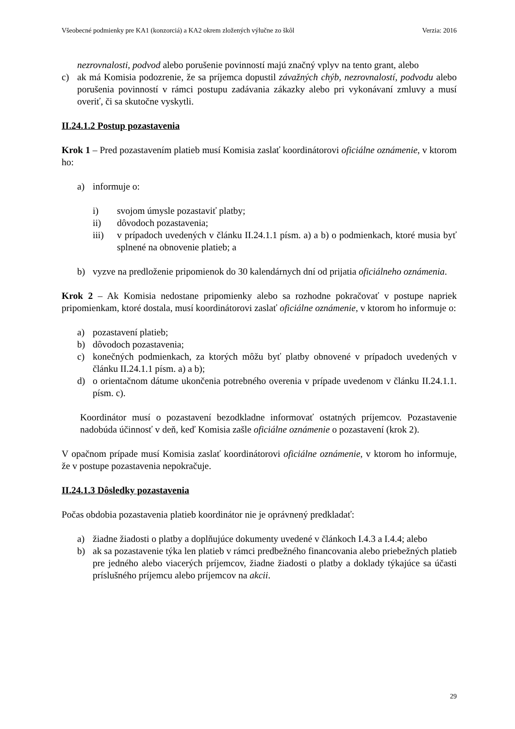Všeobecné podmienky pre KA1 (konzorciá) a KA2 okrem zložených výlučne zo škôl Verzia: 2016
nezrovnalosti, podvod alebo porušenie povinností majú značný vplyv na tento grant, alebo
c) ak má Komisia podozrenie, že sa príjemca dopustil závažných chýb, nezrovnalostí, podvodu alebo porušenia povinností v rámci postupu zadávania zákazky alebo pri vykonávaní zmluvy a musí overiť, či sa skutočne vyskytli.
II.24.1.2 Postup pozastavenia
Krok 1 – Pred pozastavením platieb musí Komisia zaslať koordinátorovi oficiálne oznámenie, v ktorom ho:
a) informuje o:
i) svojom úmysle pozastaviť platby;
ii) dôvodoch pozastavenia;
iii) v prípadoch uvedených v článku II.24.1.1 písm. a) a b) o podmienkach, ktoré musia byť splnené na obnovenie platieb; a
b) vyzve na predloženie pripomienok do 30 kalendárnych dní od prijatia oficiálneho oznámenia.
Krok 2 – Ak Komisia nedostane pripomienky alebo sa rozhodne pokračovať v postupe napriek pripomienkam, ktoré dostala, musí koordinátorovi zaslať oficiálne oznámenie, v ktorom ho informuje o:
a) pozastavení platieb;
b) dôvodoch pozastavenia;
c) konečných podmienkach, za ktorých môžu byť platby obnovené v prípadoch uvedených v článku II.24.1.1 písm. a) a b);
d) o orientačnom dátume ukončenia potrebného overenia v prípade uvedenom v článku II.24.1.1. písm. c).
Koordinátor musí o pozastavení bezodkladne informovať ostatných príjemcov. Pozastavenie nadobúda účinnosť v deň, keď Komisia zašle oficiálne oznámenie o pozastavení (krok 2).
V opačnom prípade musí Komisia zaslať koordinátorovi oficiálne oznámenie, v ktorom ho informuje, že v postupe pozastavenia nepokračuje.
II.24.1.3 Dôsledky pozastavenia
Počas obdobia pozastavenia platieb koordinátor nie je oprávnený predkladať:
a) žiadne žiadosti o platby a doplňujúce dokumenty uvedené v článkoch I.4.3 a I.4.4; alebo
b) ak sa pozastavenie týka len platieb v rámci predbežného financovania alebo priebežných platieb pre jedného alebo viacerých príjemcov, žiadne žiadosti o platby a doklady týkajúce sa účasti príslušného príjemcu alebo príjemcov na akcii.
29